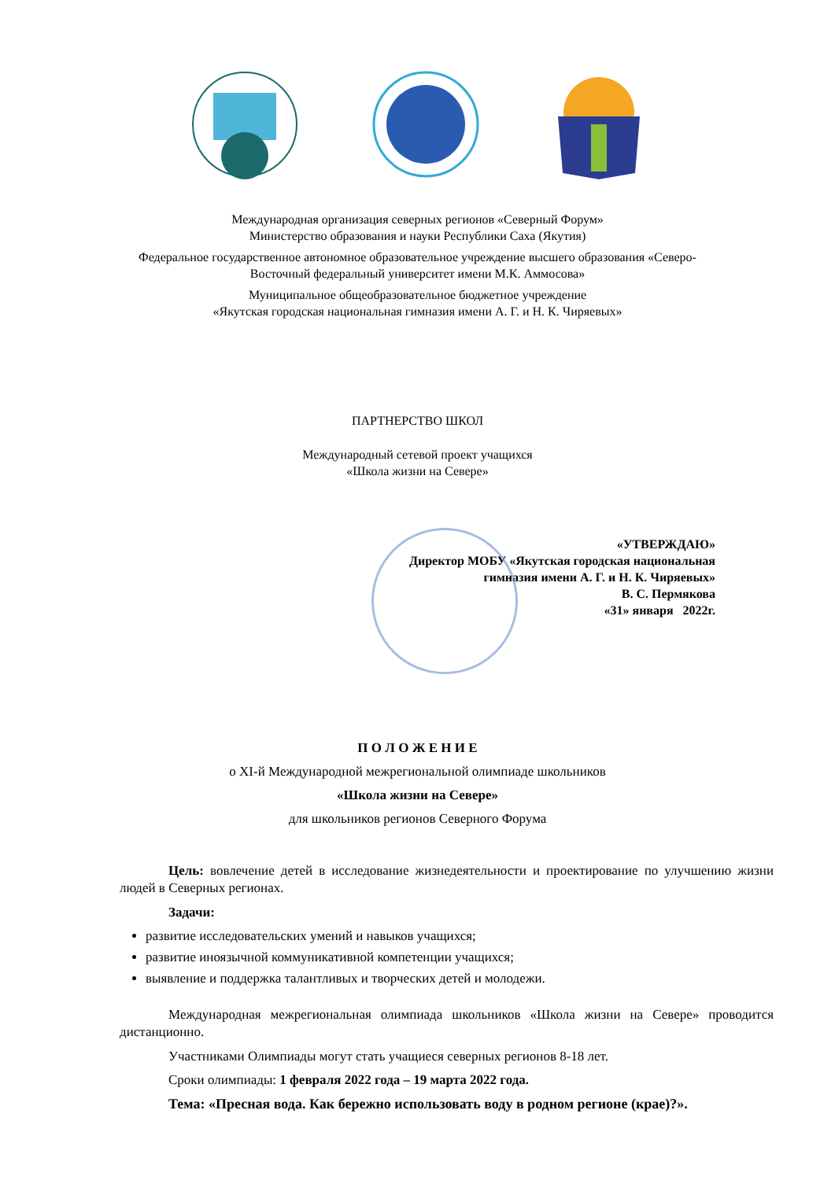Международная организация северных регионов «Северный Форум»
Министерство образования и науки Республики Саха (Якутия)
Федеральное государственное автономное образовательное учреждение высшего образования «Северо-
Восточный федеральный университет имени М.К. Аммосова»
Муниципальное общеобразовательное бюджетное учреждение
«Якутская городская национальная гимназия имени А. Г. и Н. К. Чиряевых»
ПАРТНЕРСТВО ШКОЛ
Международный сетевой проект учащихся
«Школа жизни на Севере»
«УТВЕРЖДАЮ»
Директор МОБУ «Якутская городская национальная
гимназия имени А. Г. и Н. К. Чиряевых»
В. С. Пермякова
«31» января 2022г.
П О Л О Ж Е Н И Е
о XI-й Международной межрегиональной олимпиаде школьников
«Школа жизни на Севере»
для школьников регионов Северного Форума
Цель: вовлечение детей в исследование жизнедеятельности и проектирование по улучшению жизни людей в Северных регионах.
Задачи:
развитие исследовательских умений и навыков учащихся;
развитие иноязычной коммуникативной компетенции учащихся;
выявление и поддержка талантливых и творческих детей и молодежи.
Международная межрегиональная олимпиада школьников «Школа жизни на Севере» проводится дистанционно.
Участниками Олимпиады могут стать учащиеся северных регионов 8-18 лет.
Сроки олимпиады: 1 февраля 2022 года – 19 марта 2022 года.
Тема: «Пресная вода. Как бережно использовать воду в родном регионе (крае)?».